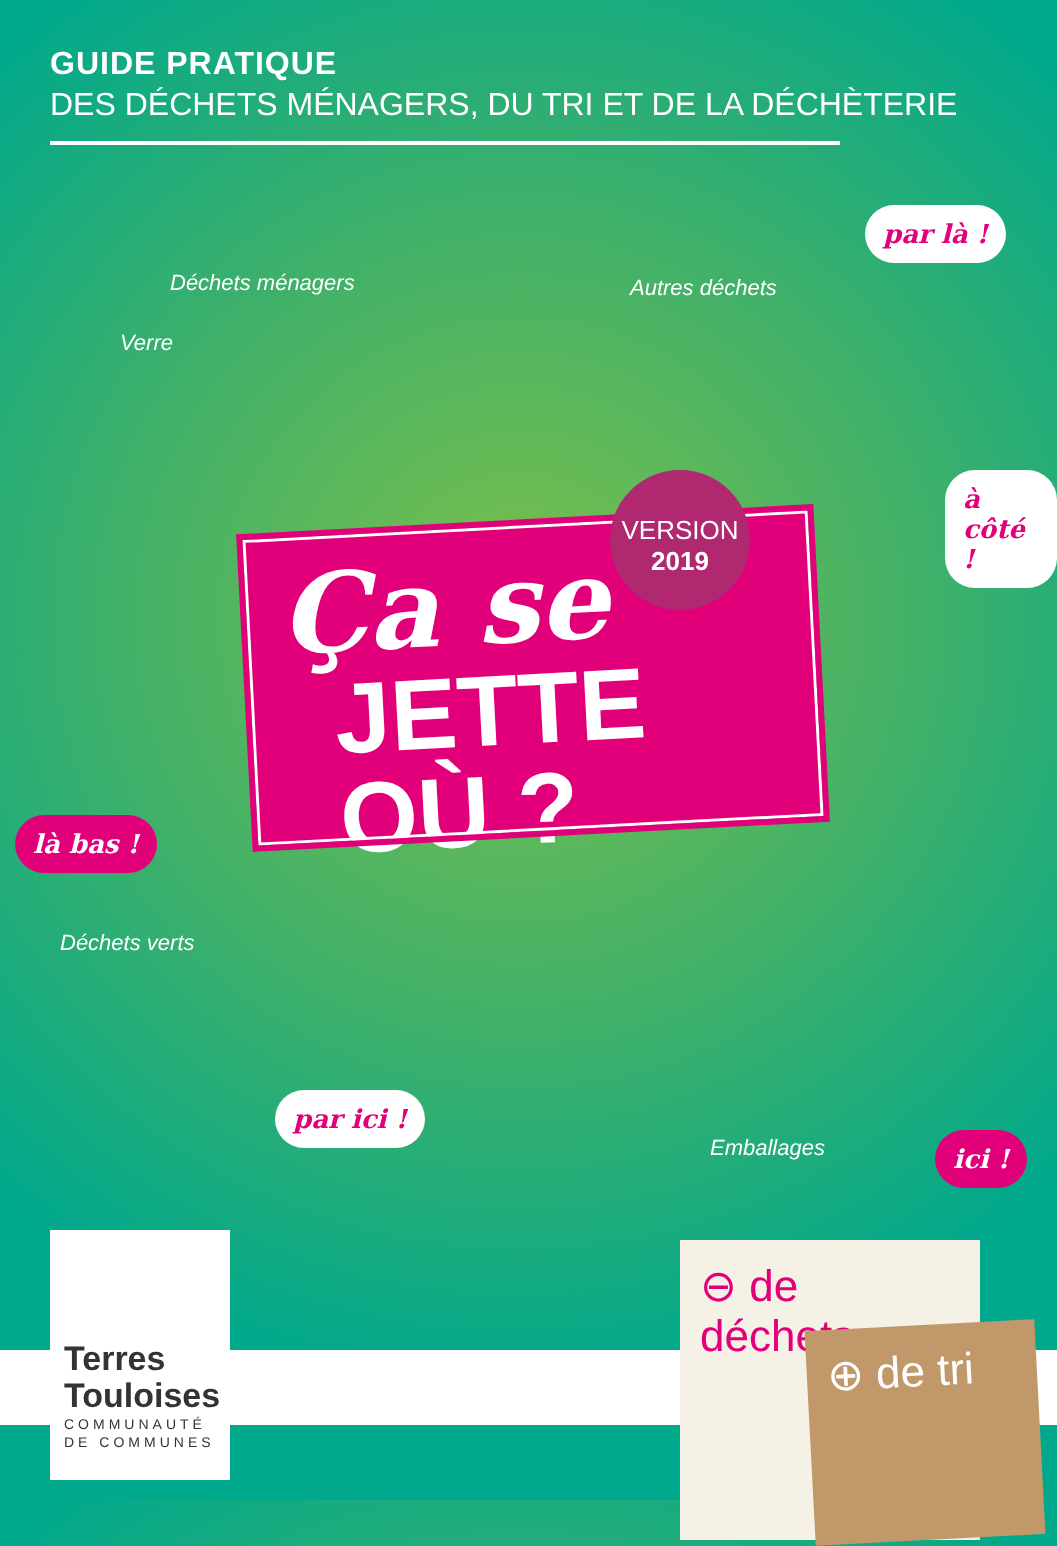GUIDE PRATIQUE
DES DÉCHETS MÉNAGERS, DU TRI ET DE LA DÉCHÈTERIE
Déchets ménagers
Verre
Autres déchets
par là !
à côté !
là bas !
Déchets verts
par ici !
Emballages ici !
Ça se
JETTE OÙ ?
VERSION
2019
Terres Touloises
COMMUNAUTÉ DE COMMUNES
⊖ de déchets
⊕ de tri